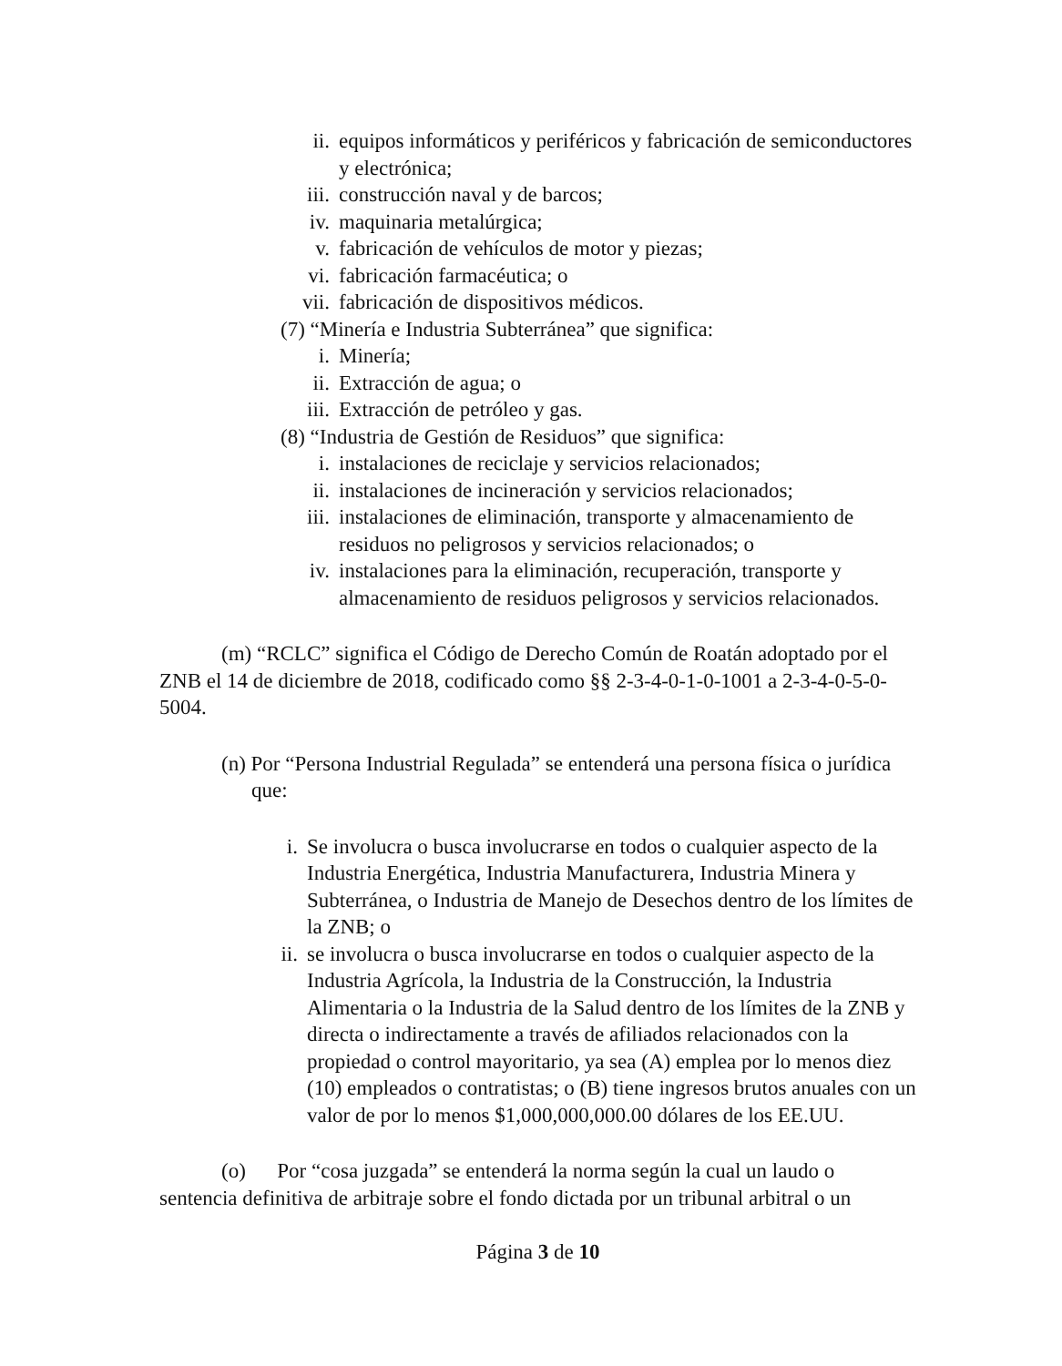ii. equipos informáticos y periféricos y fabricación de semiconductores y electrónica;
iii. construcción naval y de barcos;
iv. maquinaria metalúrgica;
v. fabricación de vehículos de motor y piezas;
vi. fabricación farmacéutica; o
vii. fabricación de dispositivos médicos.
(7) “Minería e Industria Subterránea” que significa:
i. Minería;
ii. Extracción de agua; o
iii. Extracción de petróleo y gas.
(8) “Industria de Gestión de Residuos” que significa:
i. instalaciones de reciclaje y servicios relacionados;
ii. instalaciones de incineración y servicios relacionados;
iii. instalaciones de eliminación, transporte y almacenamiento de residuos no peligrosos y servicios relacionados; o
iv. instalaciones para la eliminación, recuperación, transporte y almacenamiento de residuos peligrosos y servicios relacionados.
(m) “RCLC” significa el Código de Derecho Común de Roatán adoptado por el ZNB el 14 de diciembre de 2018, codificado como §§ 2-3-4-0-1-0-1001 a 2-3-4-0-5-0-5004.
(n) Por “Persona Industrial Regulada” se entenderá una persona física o jurídica que:
i. Se involucra o busca involucrarse en todos o cualquier aspecto de la Industria Energética, Industria Manufacturera, Industria Minera y Subterránea, o Industria de Manejo de Desechos dentro de los límites de la ZNB; o
ii. se involucra o busca involucrarse en todos o cualquier aspecto de la Industria Agrícola, la Industria de la Construcción, la Industria Alimentaria o la Industria de la Salud dentro de los límites de la ZNB y directa o indirectamente a través de afiliados relacionados con la propiedad o control mayoritario, ya sea (A) emplea por lo menos diez (10) empleados o contratistas; o (B) tiene ingresos brutos anuales con un valor de por lo menos $1,000,000,000.00 dólares de los EE.UU.
(o) Por “cosa juzgada” se entenderá la norma según la cual un laudo o sentencia definitiva de arbitraje sobre el fondo dictada por un tribunal arbitral o un
Página 3 de 10